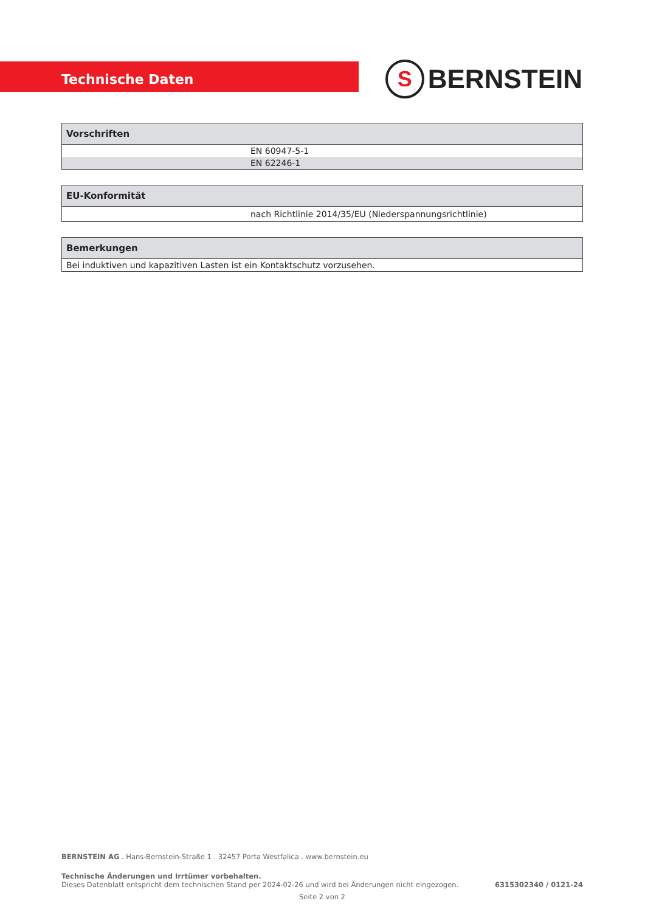Technische Daten
S BERNSTEIN
| Vorschriften |
| --- |
| EN 60947-5-1 |
| EN 62246-1 |
| EU-Konformität |
| --- |
| nach Richtlinie 2014/35/EU (Niederspannungsrichtlinie) |
| Bemerkungen |
| --- |
| Bei induktiven und kapazitiven Lasten ist ein Kontaktschutz vorzusehen. |
BERNSTEIN AG . Hans-Bernstein-Straße 1 . 32457 Porta Westfalica . www.bernstein.eu
Technische Änderungen und Irrtümer vorbehalten.
Dieses Datenblatt entspricht dem technischen Stand per 2024-02-26 und wird bei Änderungen nicht eingezogen.
6315302340 / 0121-24
Seite 2 von 2